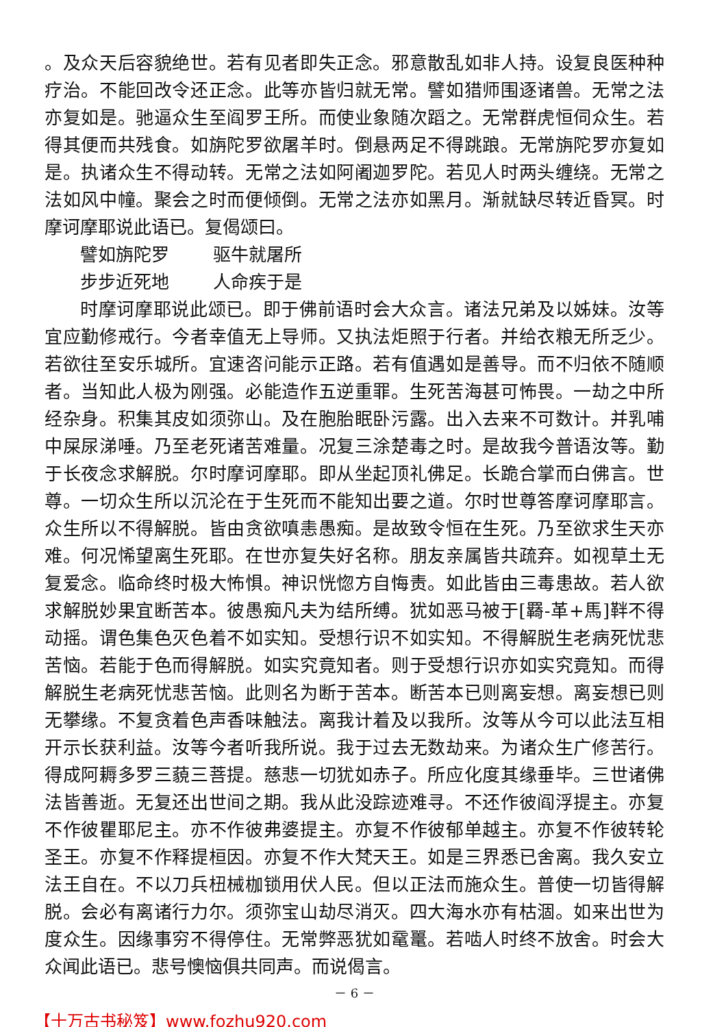。及众天后容貌绝世。若有见者即失正念。邪意散乱如非人持。设复良医种种疗治。不能回改令还正念。此等亦皆归就无常。譬如猎师围逐诸兽。无常之法亦复如是。驰逼众生至阎罗王所。而使业象随次蹈之。无常群虎恒伺众生。若得其便而共残食。如旃陀罗欲屠羊时。倒悬两足不得跳踉。无常旃陀罗亦复如是。执诸众生不得动转。无常之法如阿阇迦罗陀。若见人时两头缠绕。无常之法如风中幢。聚会之时而便倾倒。无常之法亦如黑月。渐就缺尽转近昏冥。时摩诃摩耶说此语已。复偈颂曰。
譬如旃陀罗 驱牛就屠所
步步近死地 人命疾于是
时摩诃摩耶说此颂已。即于佛前语时会大众言。诸法兄弟及以姊妹。汝等宜应勤修戒行。今者幸值无上导师。又执法炬照于行者。并给衣粮无所乏少。若欲往至安乐城所。宜速咨问能示正路。若有值遇如是善导。而不归依不随顺者。当知此人极为刚强。必能造作五逆重罪。生死苦海甚可怖畏。一劫之中所经杂身。积集其皮如须弥山。及在胞胎眠卧污露。出入去来不可数计。并乳哺中屎尿涕唾。乃至老死诸苦难量。况复三涂楚毒之时。是故我今普语汝等。勤于长夜念求解脱。尔时摩诃摩耶。即从坐起顶礼佛足。长跪合掌而白佛言。世尊。一切众生所以沉沦在于生死而不能知出要之道。尔时世尊答摩诃摩耶言。众生所以不得解脱。皆由贪欲嗔恚愚痴。是故致令恒在生死。乃至欲求生天亦难。何况悕望离生死耶。在世亦复失好名称。朋友亲属皆共疏弃。如视草土无复爱念。临命终时极大怖惧。神识恍惚方自悔责。如此皆由三毒患故。若人欲求解脱妙果宜断苦本。彼愚痴凡夫为结所缚。犹如恶马被于[羇-革+馬]靽不得动摇。谓色集色灭色着不如实知。受想行识不如实知。不得解脱生老病死忧悲苦恼。若能于色而得解脱。如实究竟知者。则于受想行识亦如实究竟知。而得解脱生老病死忧悲苦恼。此则名为断于苦本。断苦本已则离妄想。离妄想已则无攀缘。不复贪着色声香味触法。离我计着及以我所。汝等从今可以此法互相开示长获利益。汝等今者听我所说。我于过去无数劫来。为诸众生广修苦行。得成阿耨多罗三藐三菩提。慈悲一切犹如赤子。所应化度其缘垂毕。三世诸佛法皆善逝。无复还出世间之期。我从此没踪迹难寻。不还作彼阎浮提主。亦复不作彼瞿耶尼主。亦不作彼弗婆提主。亦复不作彼郁单越主。亦复不作彼转轮圣王。亦复不作释提桓因。亦复不作大梵天王。如是三界悉已舍离。我久安立法王自在。不以刀兵杻械枷锁用伏人民。但以正法而施众生。普使一切皆得解脱。会必有离诸行力尔。须弥宝山劫尽消灭。四大海水亦有枯涸。如来出世为度众生。因缘事穷不得停住。无常弊恶犹如鼋鼍。若啮人时终不放舍。时会大众闻此语已。悲号懊恼俱共同声。而说偈言。
－ 6 －
【十万古书秘笈】www.fozhu920.com